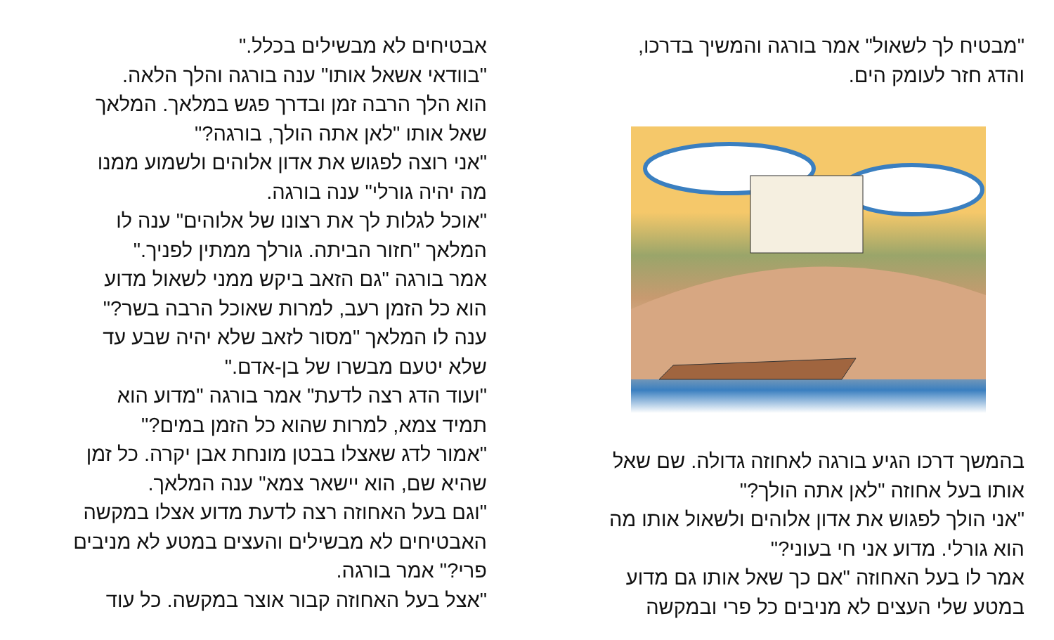"מבטיח לך לשאול" אמר בורגה והמשיך בדרכו,
והדג חזר לעומק הים.
בהמשך דרכו הגיע בורגה לאחוזה גדולה. שם שאל
אותו בעל אחוזה "לאן אתה הולך?"
"אני הולך לפגוש את אדון אלוהים ולשאול אותו מה
הוא גורלי. מדוע אני חי בעוני?"
אמר לו בעל האחוזה "אם כך שאל אותו גם מדוע
במטע שלי העצים לא מניבים כל פרי ובמקשה
אבטיחים לא מבשילים בכלל."
"בוודאי אשאל אותו" ענה בורגה והלך הלאה.
הוא הלך הרבה זמן ובדרך פגש במלאך. המלאך
שאל אותו "לאן אתה הולך, בורגה?"
"אני רוצה לפגוש את אדון אלוהים ולשמוע ממנו
מה יהיה גורלי" ענה בורגה.
"אוכל לגלות לך את רצונו של אלוהים" ענה לו
המלאך "חזור הביתה. גורלך ממתין לפניך."
אמר בורגה "גם הזאב ביקש ממני לשאול מדוע
הוא כל הזמן רעב, למרות שאוכל הרבה בשר?"
ענה לו המלאך "מסור לזאב שלא יהיה שבע עד
שלא יטעם מבשרו של בן-אדם."
"ועוד הדג רצה לדעת" אמר בורגה "מדוע הוא
תמיד צמא, למרות שהוא כל הזמן במים?"
"אמור לדג שאצלו בבטן מונחת אבן יקרה. כל זמן
שהיא שם, הוא יישאר צמא" ענה המלאך.
"וגם בעל האחוזה רצה לדעת מדוע אצלו במקשה
האבטיחים לא מבשילים והעצים במטע לא מניבים
פרי?" אמר בורגה.
"אצל בעל האחוזה קבור אוצר במקשה. כל עוד